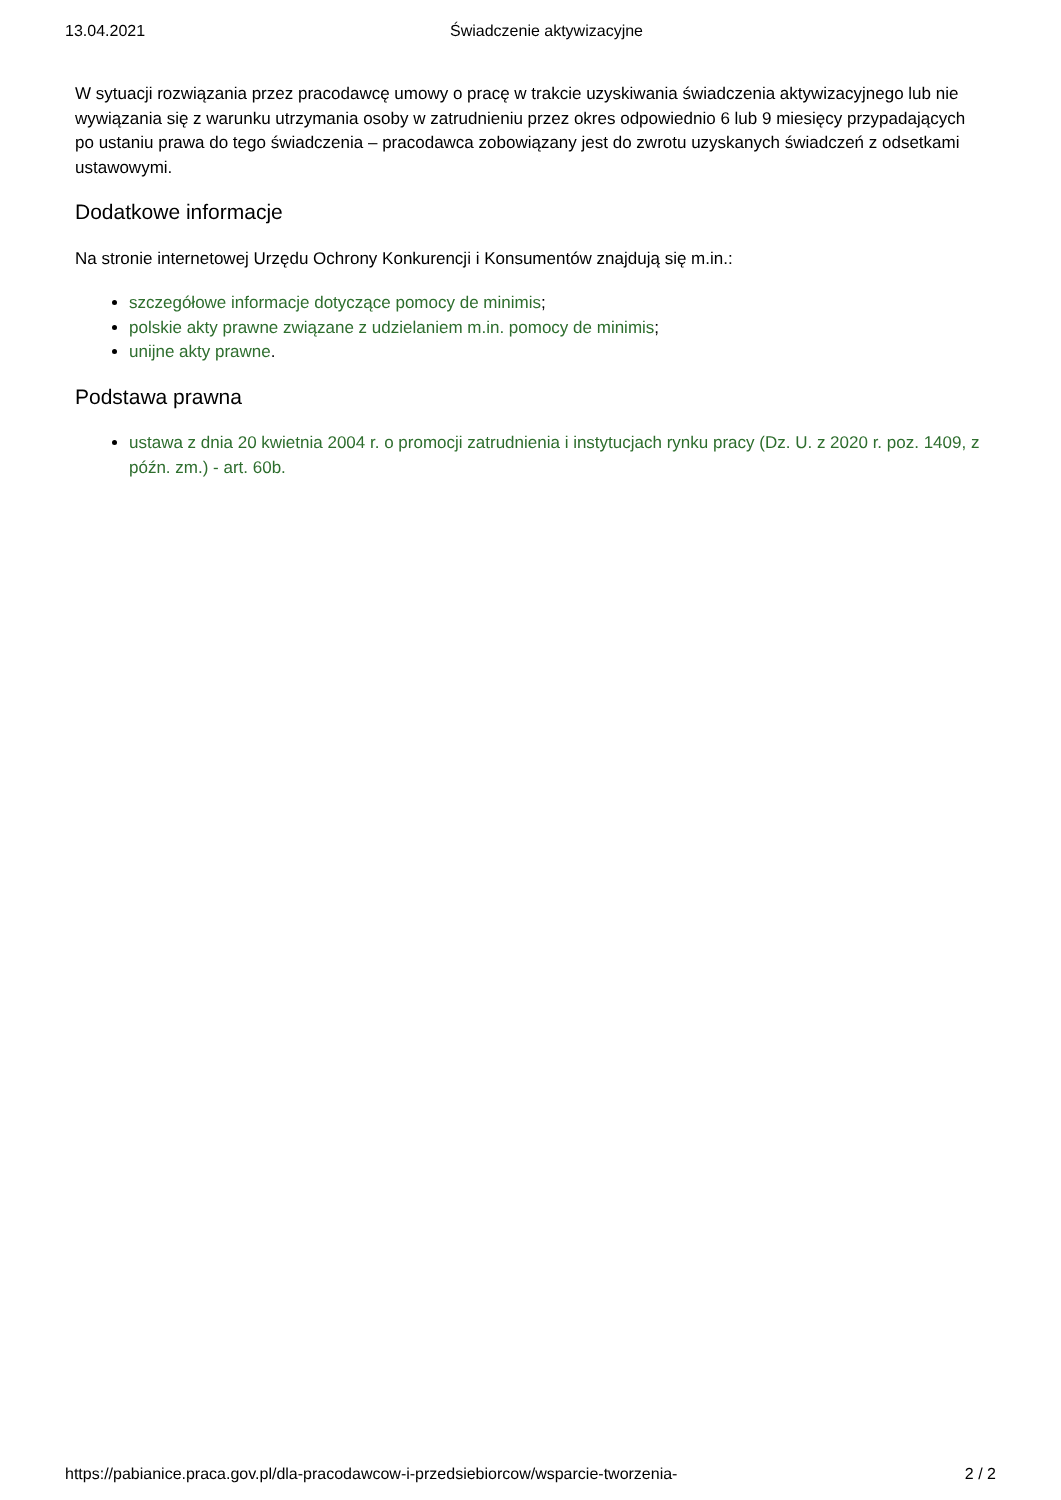13.04.2021 Świadczenie aktywizacyjne
W sytuacji rozwiązania przez pracodawcę umowy o pracę w trakcie uzyskiwania świadczenia aktywizacyjnego lub nie wywiązania się z warunku utrzymania osoby w zatrudnieniu przez okres odpowiednio 6 lub 9 miesięcy przypadających po ustaniu prawa do tego świadczenia – pracodawca zobowiązany jest do zwrotu uzyskanych świadczeń z odsetkami ustawowymi.
Dodatkowe informacje
Na stronie internetowej Urzędu Ochrony Konkurencji i Konsumentów znajdują się m.in.:
szczegółowe informacje dotyczące pomocy de minimis;
polskie akty prawne związane z udzielaniem m.in. pomocy de minimis;
unijne akty prawne.
Podstawa prawna
ustawa z dnia 20 kwietnia 2004 r. o promocji zatrudnienia i instytucjach rynku pracy (Dz. U. z 2020 r. poz. 1409, z późn. zm.) - art. 60b.
https://pabianice.praca.gov.pl/dla-pracodawcow-i-przedsiebiorcow/wsparcie-tworzenia- 2 / 2